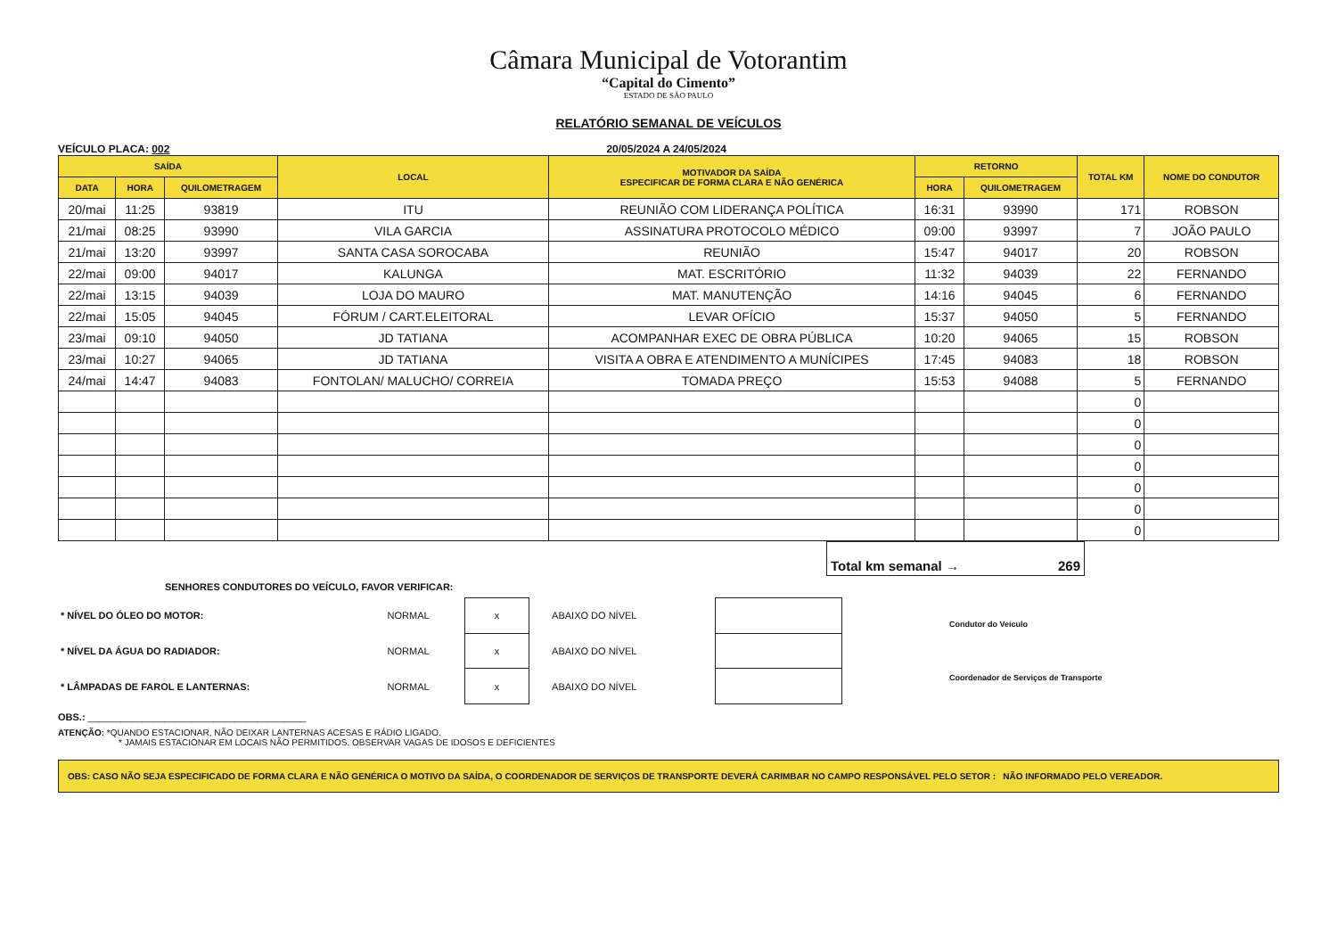Câmara Municipal de Votorantim
“Capital do Cimento”
ESTADO DE SÃO PAULO
RELATÓRIO SEMANAL DE VEÍCULOS
VEÍCULO PLACA: 002 20/05/2024 A 24/05/2024
| SAÍDA | | | LOCAL | MOTIVADOR DA SAÍDA ESPECIFICAR DE FORMA CLARA E NÃO GENÉRICA | RETORNO | | TOTAL KM | NOME DO CONDUTOR |
| --- | --- | --- | --- | --- | --- | --- | --- | --- |
| DATA | HORA | QUILOMETRAGEM | | | HORA | QUILOMETRAGEM | | |
| 20/mai | 11:25 | 93819 | ITU | REUNIÃO COM LIDERANÇA POLÍTICA | 16:31 | 93990 | 171 | ROBSON |
| 21/mai | 08:25 | 93990 | VILA GARCIA | ASSINATURA PROTOCOLO MÉDICO | 09:00 | 93997 | 7 | JOÃO PAULO |
| 21/mai | 13:20 | 93997 | SANTA CASA SOROCABA | REUNIÃO | 15:47 | 94017 | 20 | ROBSON |
| 22/mai | 09:00 | 94017 | KALUNGA | MAT. ESCRITÓRIO | 11:32 | 94039 | 22 | FERNANDO |
| 22/mai | 13:15 | 94039 | LOJA DO MAURO | MAT. MANUTENÇÃO | 14:16 | 94045 | 6 | FERNANDO |
| 22/mai | 15:05 | 94045 | FÓRUM / CART.ELEITORAL | LEVAR OFÍCIO | 15:37 | 94050 | 5 | FERNANDO |
| 23/mai | 09:10 | 94050 | JD TATIANA | ACOMPANHAR EXEC DE OBRA PÚBLICA | 10:20 | 94065 | 15 | ROBSON |
| 23/mai | 10:27 | 94065 | JD TATIANA | VISITA A OBRA E ATENDIMENTO A MUNÍCIPES | 17:45 | 94083 | 18 | ROBSON |
| 24/mai | 14:47 | 94083 | FONTOLAN/ MALUCHO/ CORREIA | TOMADA PREÇO | 15:53 | 94088 | 5 | FERNANDO |
| | | | | | | | 0 | |
| | | | | | | | 0 | |
| | | | | | | | 0 | |
| | | | | | | | 0 | |
| | | | | | | | 0 | |
| | | | | | | | 0 | |
| | | | | | | | 0 | |
Total km semanal → 269
SENHORES CONDUTORES DO VEÍCULO, FAVOR VERIFICAR:
| * NÍVEL DO ÓLEO DO MOTOR: | NORMAL | x | ABAIXO DO NÍVEL | |
| * NÍVEL DA ÁGUA DO RADIADOR: | NORMAL | x | ABAIXO DO NÍVEL | |
| * LÂMPADAS DE FAROL E LANTERNAS: | NORMAL | x | ABAIXO DO NÍVEL | |
Condutor do Veículo
Coordenador de Serviços de Transporte
OBS.: ________________________________________
ATENÇÃO: *QUANDO ESTACIONAR, NÃO DEIXAR LANTERNAS ACESAS E RÁDIO LIGADO.
* JAMAIS ESTACIONAR EM LOCAIS NÃO PERMITIDOS, OBSERVAR VAGAS DE IDOSOS E DEFICIENTES
OBS: CASO NÃO SEJA ESPECIFICADO DE FORMA CLARA E NÃO GENÉRICA O MOTIVO DA SAÍDA, O COORDENADOR DE SERVIÇOS DE TRANSPORTE DEVERÁ CARIMBAR NO CAMPO RESPONSÁVEL PELO SETOR : NÃO INFORMADO PELO VEREADOR.